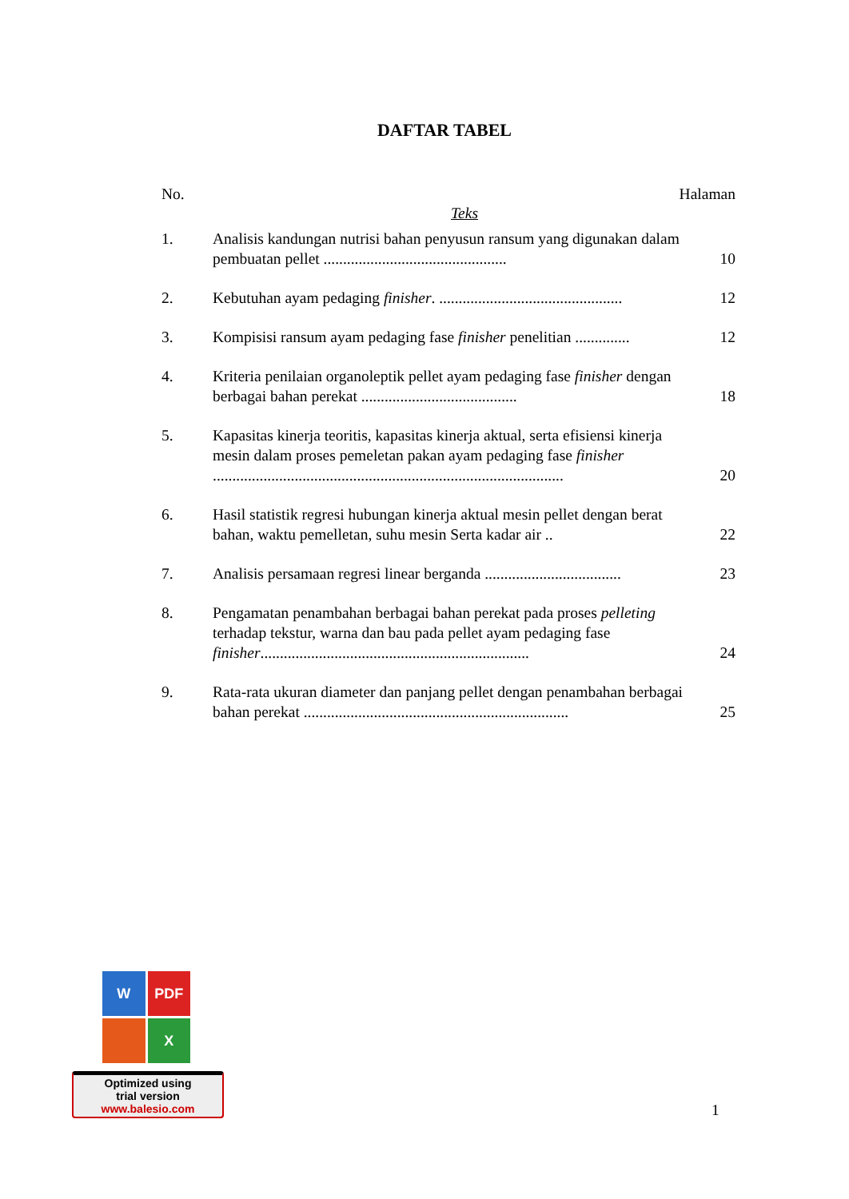DAFTAR TABEL
No. Halaman
Teks
1. Analisis kandungan nutrisi bahan penyusun ransum yang digunakan dalam pembuatan pellet ...............................................
10
2. Kebutuhan ayam pedaging finisher. ...............................................
12
3. Kompisisi ransum ayam pedaging fase finisher penelitian ..............
12
4. Kriteria penilaian organoleptik pellet ayam pedaging fase finisher dengan berbagai bahan perekat ........................................
18
5. Kapasitas kinerja teoritis, kapasitas kinerja aktual, serta efisiensi kinerja mesin dalam proses pemeletan pakan ayam pedaging fase finisher ..........................................................................................
20
6. Hasil statistik regresi hubungan kinerja aktual mesin pellet dengan berat bahan, waktu pemelletan, suhu mesin Serta kadar air ..
22
7. Analisis persamaan regresi linear berganda ...................................
23
8. Pengamatan penambahan berbagai bahan perekat pada proses pelleting terhadap tekstur, warna dan bau pada pellet ayam pedaging fase finisher.....................................................................
24
9. Rata-rata ukuran diameter dan panjang pellet dengan penambahan berbagai bahan perekat ....................................................................
25
W
PDF
X
Optimized using
trial version
www.balesio.com
1